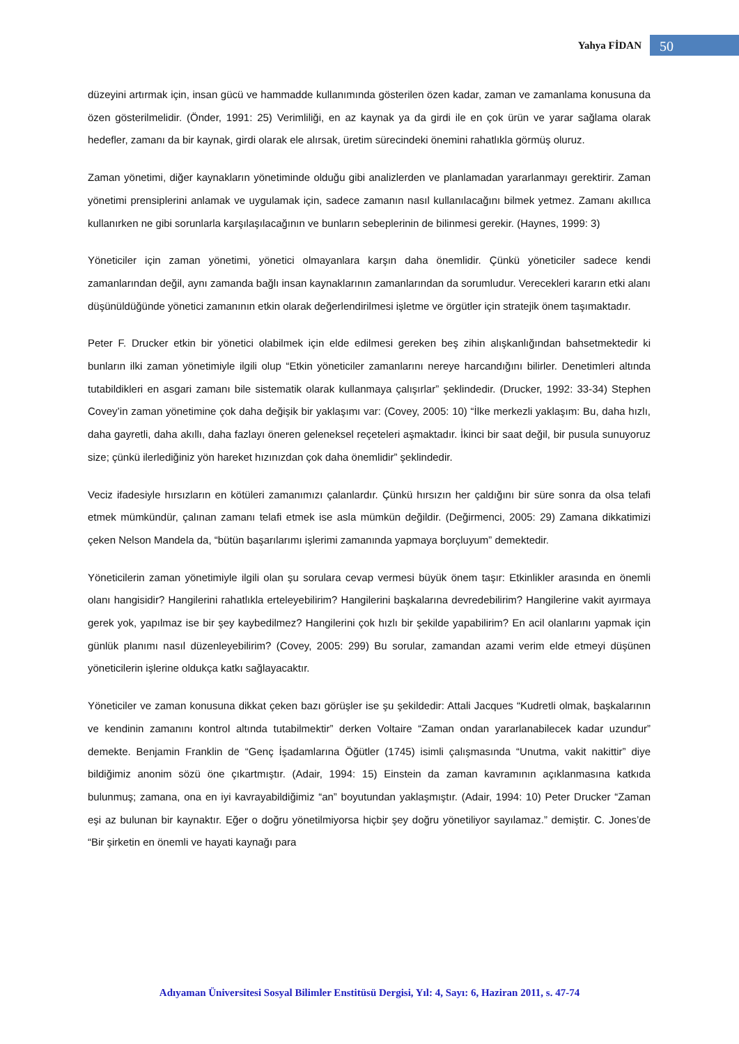Yahya FİDAN 50
düzeyini artırmak için, insan gücü ve hammadde kullanımında gösterilen özen kadar, zaman ve zamanlama konusuna da özen gösterilmelidir. (Önder, 1991: 25) Verimliliği, en az kaynak ya da girdi ile en çok ürün ve yarar sağlama olarak hedefler, zamanı da bir kaynak, girdi olarak ele alırsak, üretim sürecindeki önemini rahatlıkla görmüş oluruz.
Zaman yönetimi, diğer kaynakların yönetiminde olduğu gibi analizlerden ve planlamadan yararlanmayı gerektirir. Zaman yönetimi prensiplerini anlamak ve uygulamak için, sadece zamanın nasıl kullanılacağını bilmek yetmez. Zamanı akıllıca kullanırken ne gibi sorunlarla karşılaşılacağının ve bunların sebeplerinin de bilinmesi gerekir. (Haynes, 1999: 3)
Yöneticiler için zaman yönetimi, yönetici olmayanlara karşın daha önemlidir. Çünkü yöneticiler sadece kendi zamanlarından değil, aynı zamanda bağlı insan kaynaklarının zamanlarından da sorumludur. Verecekleri kararın etki alanı düşünüldüğünde yönetici zamanının etkin olarak değerlendirilmesi işletme ve örgütler için stratejik önem taşımaktadır.
Peter F. Drucker etkin bir yönetici olabilmek için elde edilmesi gereken beş zihin alışkanlığından bahsetmektedir ki bunların ilki zaman yönetimiyle ilgili olup “Etkin yöneticiler zamanlarını nereye harcandığını bilirler. Denetimleri altında tutabildikleri en asgari zamanı bile sistematik olarak kullanmaya çalışırlar” şeklindedir. (Drucker, 1992: 33-34) Stephen Covey’in zaman yönetimine çok daha değişik bir yaklaşımı var: (Covey, 2005: 10) “İlke merkezli yaklaşım: Bu, daha hızlı, daha gayretli, daha akıllı, daha fazlayı öneren geleneksel reçeteleri aşmaktadır. İkinci bir saat değil, bir pusula sunuyoruz size; çünkü ilerlediğiniz yön hareket hızınızdan çok daha önemlidir” şeklindedir.
Veciz ifadesiyle hırsızların en kötüleri zamanımızı çalanlardır. Çünkü hırsızın her çaldığını bir süre sonra da olsa telafi etmek mümkündür, çalınan zamanı telafi etmek ise asla mümkün değildir. (Değirmenci, 2005: 29) Zamana dikkatimizi çeken Nelson Mandela da, “bütün başarılarımı işlerimi zamanında yapmaya borçluyum” demektedir.
Yöneticilerin zaman yönetimiyle ilgili olan şu sorulara cevap vermesi büyük önem taşır: Etkinlikler arasında en önemli olanı hangisidir? Hangilerini rahatlıkla erteleyebilirim? Hangilerini başkalarına devredebilirim? Hangilerine vakit ayırmaya gerek yok, yapılmaz ise bir şey kaybedilmez? Hangilerini çok hızlı bir şekilde yapabilirim? En acil olanlarını yapmak için günlük planımı nasıl düzenleyebilirim? (Covey, 2005: 299) Bu sorular, zamandan azami verim elde etmeyi düşünen yöneticilerin işlerine oldukça katkı sağlayacaktır.
Yöneticiler ve zaman konusuna dikkat çeken bazı görüşler ise şu şekildedir: Attali Jacques “Kudretli olmak, başkalarının ve kendinin zamanını kontrol altında tutabilmektir” derken Voltaire “Zaman ondan yararlanabilecek kadar uzundur” demekte. Benjamin Franklin de “Genç İşadamlarına Öğütler (1745) isimli çalışmasında “Unutma, vakit nakittir” diye bildiğimiz anonim sözü öne çıkartmıştır. (Adair, 1994: 15) Einstein da zaman kavramının açıklanmasına katkıda bulunmuş; zamana, ona en iyi kavrayabildiğimiz “an” boyutundan yaklaşmıştır. (Adair, 1994: 10) Peter Drucker “Zaman eşi az bulunan bir kaynaktır. Eğer o doğru yönetilmiyorsa hiçbir şey doğru yönetiliyor sayılamaz.” demiştir. C. Jones’de “Bir şirketin en önemli ve hayati kaynağı para
Adıyaman Üniversitesi Sosyal Bilimler Enstitüsü Dergisi, Yıl: 4, Sayı: 6, Haziran 2011, s. 47-74